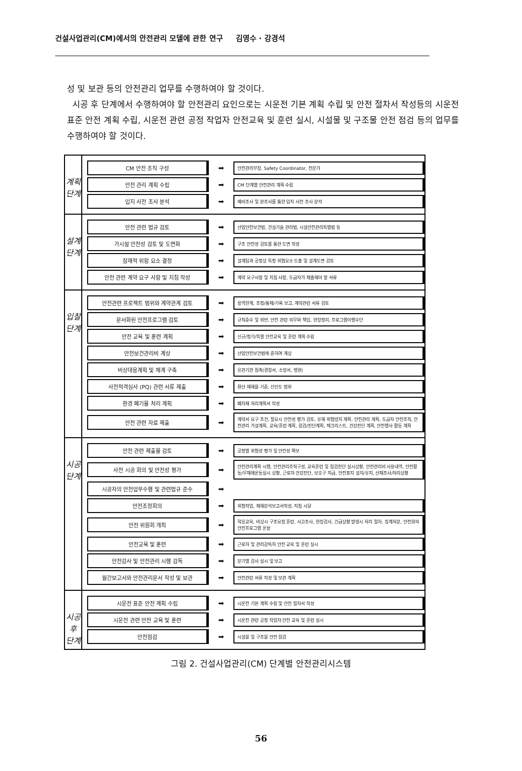건설사업관리(CM)에서의 안전관리 모델에 관한 연구 김영수 · 강경석
성 및 보관 등의 안전관리 업무를 수행하여야 할 것이다.
시공 후 단계에서 수행하여야 할 안전관리 요인으로는 시운전 기본 계획 수립 및 안전 절차서 작성등의 시운전 표준 안전 계획 수립, 시운전 관련 공정 작업자 안전교육 및 훈련 실시, 시설물 및 구조물 안전 점검 등의 업무를 수행하여야 할 것이다.
계획
단계
CM 안전 조직 구성
➡
안전관리부장, Safety Coordinator, 전문가
안전 관리 계획 수립
➡
CM 단계별 안전관리 계획 수립
입지 사전 조사 분석
➡
예비조사 및 본조사를 통한 입지 사전 조사 분석
설계
단계
안전 관련 법규 검토
➡
산업안전보건법, 건설기술 관리법, 시설안전관리특별법 등
가시설 안전성 검토 및 도면화
➡
구조 안전성 검토를 통한 도면 작성
잠재적 위험 요소 결정
➡
설계팀과 공정상 특정 위험요소 도출 및 설계도면 검토
안전 관련 계약 요구 사항 및 지침 작성
➡
계약 요구사항 및 지침 사항, 도급자가 제출해야 할 서류
입찰
단계
안전관련 프로젝트 범위와 계약관계 검토
➡
용역한계, 조정/통제/기록 보고, 계약관련 서류 검토
문서화된 안전프로그램 검토
➡
규칙준수 및 위반, 안전 관련 의무와 책임, 현장정리, 프로그램이행수단
안전 교육 및 훈련 계획
➡
신규/정기/특별 안전교육 및 훈련 계획 수립
안전보건관리비 계상
➡
산업안전보건법에 준하여 계상
비상대응계획 및 체계 구축
➡
유관기관 접촉(경찰서, 소방서, 병원)
사전적격심사 (PQ) 관련 서류 제출
➡
환산 재해율 기준, 신인도 범위
환경 폐기물 처리 계획
➡
폐자재 처리계획서 작성
안전 관련 자료 제출
➡
계약서 요구 조건, 필요시 안전성 평가 검토, 유해 위험방지 계획, 안전관리 계획, 도급자 안전조직, 안전관리 가설계획, 교육/훈련 계획, 점검/진단계획, 체크리스트, 건강진단 계획, 안전행사 활동 계획
시공
단계
안전 관련 제출물 검토
➡
공정별 위험성 평가 및 안전성 확보
사전 시공 회의 및 안전성 평가
➡
안전관리계획 시행, 안전관리조직구성, 교육훈련 및 점검진단 실시상황, 안전관리비 사용내역, 안전활동/무재해운동실시 상황, 근로자 건강진단, 보호구 지급, 안전표지 설치/유지, 산재조사/처리상황
시공자의 안전업무수행 및 관련법규 준수
➡
안전조정회의
➡
위험작업, 재해분석보고서작성, 지침 시달
안전 위원회 개최
➡
적응교육, 비상시 구조요청 훈련, 사고조사, 현장검사, 긴급상황 발생시 처리 절차, 징계처분, 안전회의 안전프로그램 운용
안전교육 및 훈련
➡
근로자 및 관리감독자 안전 교육 및 훈련 실시
안전감사 및 안전관리 시행 감독
➡
분기별 감사 실시 및 보고
월간보고서와 안전관리문서 작성 및 보관
➡
안전관련 서류 작성 및 보관 계획
시공
후
단계
시운전 표준 안전 계획 수립
➡
시운전 기본 계획 수립 및 안전 절차서 작성
시운전 관련 안전 교육 및 훈련
➡
시운전 관련 공정 작업자 안전 교육 및 훈련 실시
안전점검
➡
시설물 및 구조물 안전 점검
그림 2. 건설사업관리(CM) 단계별 안전관리시스템
56